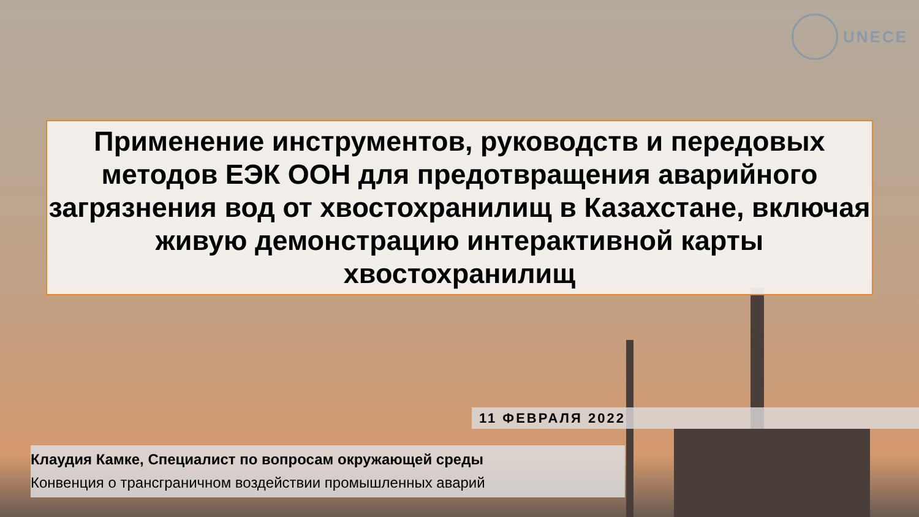UNECE
Применение инструментов, руководств и передовых методов ЕЭК ООН для предотвращения аварийного загрязнения вод от хвостохранилищ в Казахстане, включая живую демонстрацию интерактивной карты хвостохранилищ
11 ФЕВРАЛЯ 2022
Клаудия Камке, Специалист по вопросам окружающей среды
Конвенция о трансграничном воздействии промышленных аварий